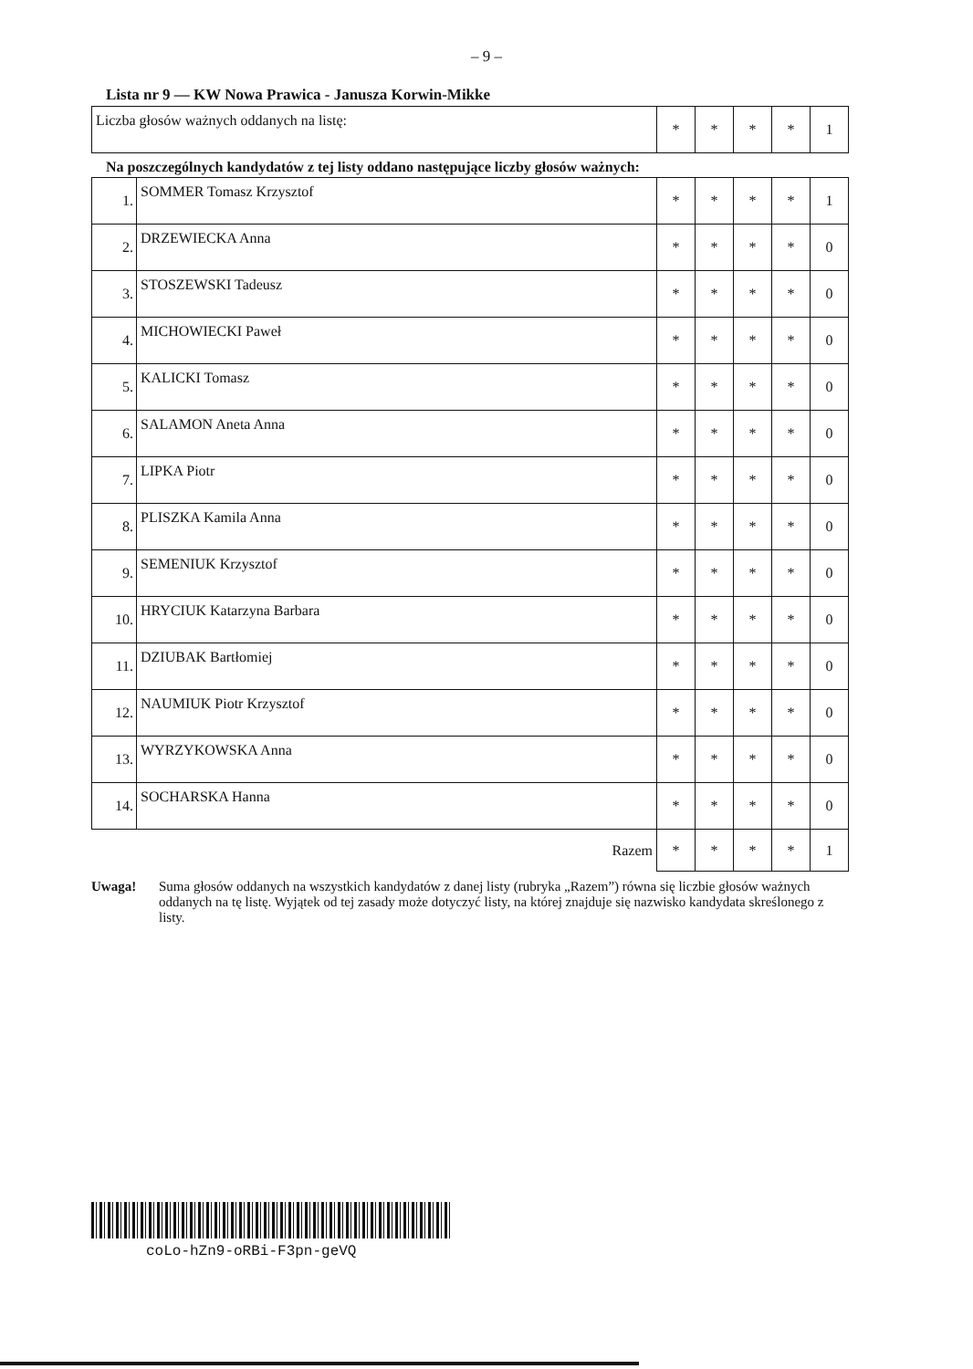– 9 –
Lista nr 9 — KW Nowa Prawica - Janusza Korwin-Mikke
| Liczba głosów ważnych oddanych na listę: | * | * | * | * | 1 |
Na poszczególnych kandydatów z tej listy oddano następujące liczby głosów ważnych:
| 1. | SOMMER Tomasz Krzysztof | * | * | * | * | 1 |
| 2. | DRZEWIECKA Anna | * | * | * | * | 0 |
| 3. | STOSZEWSKI Tadeusz | * | * | * | * | 0 |
| 4. | MICHOWIECKI Paweł | * | * | * | * | 0 |
| 5. | KALICKI Tomasz | * | * | * | * | 0 |
| 6. | SALAMON Aneta Anna | * | * | * | * | 0 |
| 7. | LIPKA Piotr | * | * | * | * | 0 |
| 8. | PLISZKA Kamila Anna | * | * | * | * | 0 |
| 9. | SEMENIUK Krzysztof | * | * | * | * | 0 |
| 10. | HRYCIUK Katarzyna Barbara | * | * | * | * | 0 |
| 11. | DZIUBAK Bartłomiej | * | * | * | * | 0 |
| 12. | NAUMIUK Piotr Krzysztof | * | * | * | * | 0 |
| 13. | WYRZYKOWSKA Anna | * | * | * | * | 0 |
| 14. | SOCHARSKA Hanna | * | * | * | * | 0 |
| Razem | | * | * | * | * | 1 |
Uwaga! Suma głosów oddanych na wszystkich kandydatów z danej listy (rubryka „Razem”) równa się liczbie głosów ważnych oddanych na tę listę. Wyjątek od tej zasady może dotyczyć listy, na której znajduje się nazwisko kandydata skreślonego z listy.
coLo-hZn9-oRBi-F3pn-geVQ